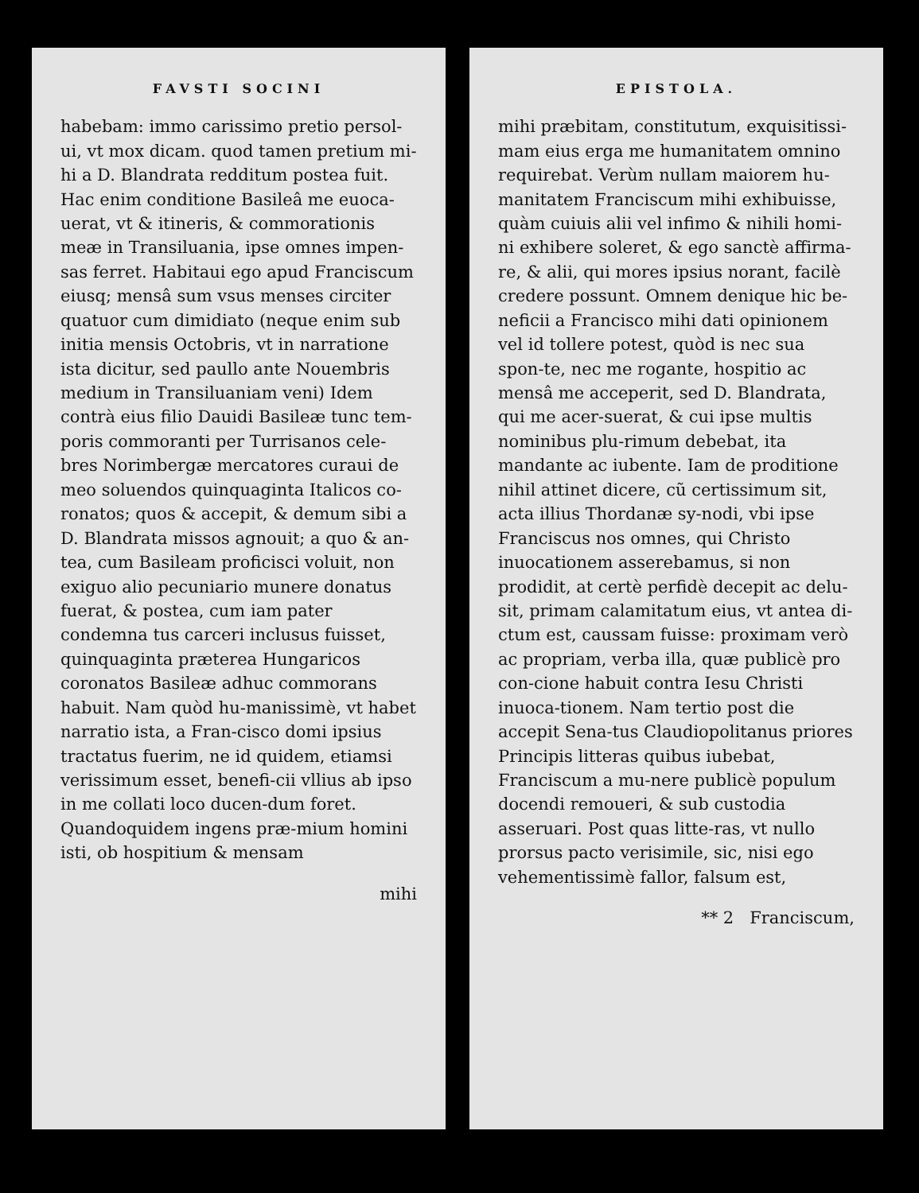FAVSTI SOCINI
habebam: immo carissimo pretio persol-ui, vt mox dicam. quod tamen pretium mi-hi a D. Blandrata redditum postea fuit. Hac enim conditione Basileâ me euoca-uerat, vt & itineris, & commorationis meæ in Transiluania, ipse omnes impen-sas ferret. Habitaui ego apud Franciscum eiusq; mensâ sum vsus menses circiter quatuor cum dimidiato (neque enim sub initia mensis Octobris, vt in narratione ista dicitur, sed paullo ante Nouembris medium in Transiluaniam veni) Idem contrà eius filio Dauidi Basileæ tunc tem-poris commoranti per Turrisanos cele-bres Norimbergæ mercatores curaui de meo soluendos quinquaginta Italicos co-ronatos; quos & accepit, & demum sibi a D. Blandrata missos agnouit; a quo & an-tea, cum Basileam proficisci voluit, non exiguo alio pecuniario munere donatus fuerat, & postea, cum iam pater condemna tus carceri inclusus fuisset, quinquaginta præterea Hungaricos coronatos Basileæ adhuc commorans habuit. Nam quòd hu-manissimè, vt habet narratio ista, a Fran-cisco domi ipsius tractatus fuerim, ne id quidem, etiamsi verissimum esset, benefi-cii vllius ab ipso in me collati loco ducen-dum foret. Quandoquidem ingens præ-mium homini isti, ob hospitium & mensam
mihi
EPISTOLA.
mihi præbitam, constitutum, exquisitissi-mam eius erga me humanitatem omnino requirebat. Verùm nullam maiorem hu-manitatem Franciscum mihi exhibuisse, quàm cuiuis alii vel infimo & nihili homi-ni exhibere soleret, & ego sanctè affirma-re, & alii, qui mores ipsius norant, facilè credere possunt. Omnem denique hic be-neficii a Francisco mihi dati opinionem vel id tollere potest, quòd is nec sua spon-te, nec me rogante, hospitio ac mensâ me acceperit, sed D. Blandrata, qui me acer-suerat, & cui ipse multis nominibus plu-rimum debebat, ita mandante ac iubente. Iam de proditione nihil attinet dicere, cũ certissimum sit, acta illius Thordanæ sy-nodi, vbi ipse Franciscus nos omnes, qui Christo inuocationem asserebamus, si non prodidit, at certè perfidè decepit ac delu-sit, primam calamitatum eius, vt antea di-ctum est, caussam fuisse: proximam verò ac propriam, verba illa, quæ publicè pro con-cione habuit contra Iesu Christi inuoca-tionem. Nam tertio post die accepit Sena-tus Claudiopolitanus priores Principis litteras quibus iubebat, Franciscum a mu-nere publicè populum docendi remoueri, & sub custodia asseruari. Post quas litte-ras, vt nullo prorsus pacto verisimile, sic, nisi ego vehementissimè fallor, falsum est,
** 2 Franciscum,